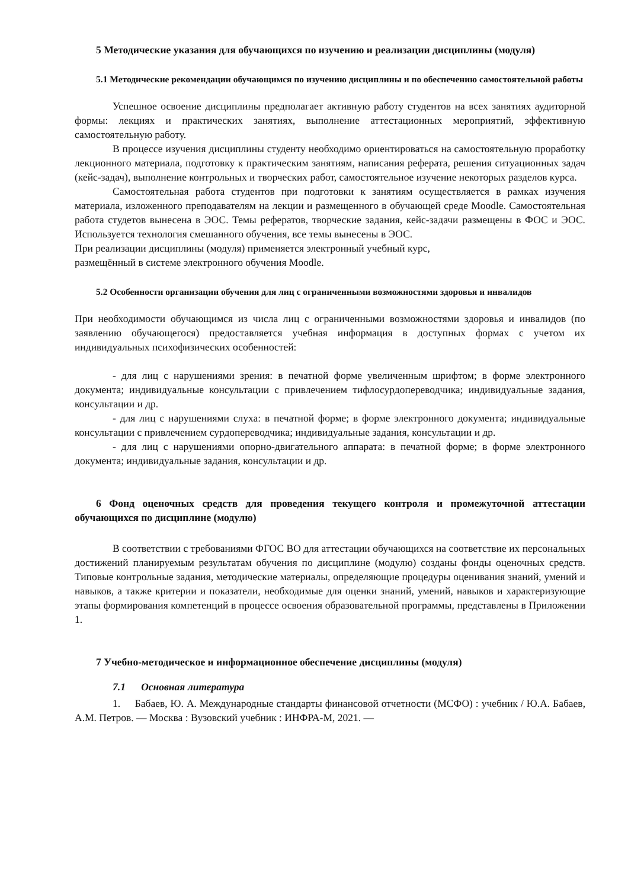5 Методические указания для обучающихся по изучению и реализации дисциплины (модуля)
5.1 Методические рекомендации обучающимся по изучению дисциплины и по обеспечению самостоятельной работы
Успешное освоение дисциплины предполагает активную работу студентов на всех занятиях аудиторной формы: лекциях и практических занятиях, выполнение аттестационных мероприятий, эффективную самостоятельную работу.
В процессе изучения дисциплины студенту необходимо ориентироваться на самостоятельную проработку лекционного материала, подготовку к практическим занятиям, написания реферата, решения ситуационных задач (кейс-задач), выполнение контрольных и творческих работ, самостоятельное изучение некоторых разделов курса.
Самостоятельная работа студентов при подготовки к занятиям осуществляется в рамках изучения материала, изложенного преподавателям на лекции и размещенного в обучающей среде Moodle. Самостоятельная работа студетов вынесена в ЭОС. Темы рефератов, творческие задания, кейс-задачи размещены в ФОС и ЭОС. Используется технология смешанного обучения, все темы вынесены в ЭОС.
При реализации дисциплины (модуля) применяется электронный учебный курс,
размещённый в системе электронного обучения Moodle.
5.2 Особенности организации обучения для лиц с ограниченными возможностями здоровья и инвалидов
При необходимости обучающимся из числа лиц с ограниченными возможностями здоровья и инвалидов (по заявлению обучающегося) предоставляется учебная информация в доступных формах с учетом их индивидуальных психофизических особенностей:
- для лиц с нарушениями зрения: в печатной форме увеличенным шрифтом; в форме электронного документа; индивидуальные консультации с привлечением тифлосурдопереводчика; индивидуальные задания, консультации и др.
- для лиц с нарушениями слуха: в печатной форме; в форме электронного документа; индивидуальные консультации с привлечением сурдопереводчика; индивидуальные задания, консультации и др.
- для лиц с нарушениями опорно-двигательного аппарата: в печатной форме; в форме электронного документа; индивидуальные задания, консультации и др.
6 Фонд оценочных средств для проведения текущего контроля и промежуточной аттестации обучающихся по дисциплине (модулю)
В соответствии с требованиями ФГОС ВО для аттестации обучающихся на соответствие их персональных достижений планируемым результатам обучения по дисциплине (модулю) созданы фонды оценочных средств. Типовые контрольные задания, методические материалы, определяющие процедуры оценивания знаний, умений и навыков, а также критерии и показатели, необходимые для оценки знаний, умений, навыков и характеризующие этапы формирования компетенций в процессе освоения образовательной программы, представлены в Приложении 1.
7 Учебно-методическое и информационное обеспечение дисциплины (модуля)
7.1 Основная литература
1. Бабаев, Ю. А. Международные стандарты финансовой отчетности (МСФО) : учебник / Ю.А. Бабаев, А.М. Петров. — Москва : Вузовский учебник : ИНФРА-М, 2021. —